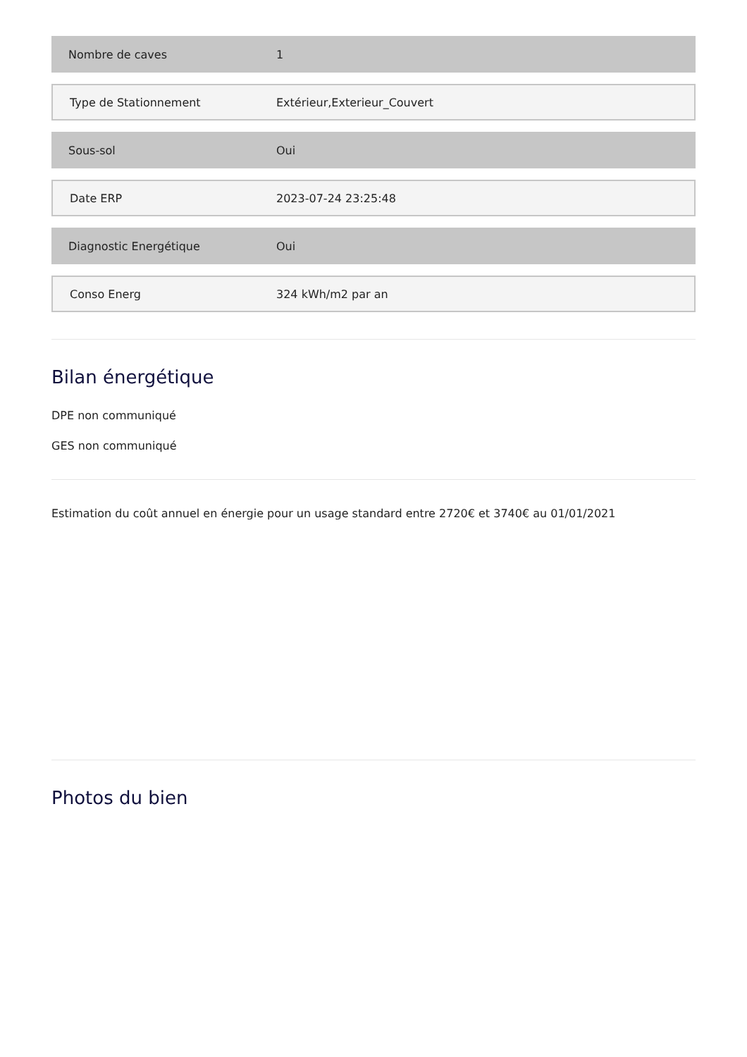| Nombre de caves | 1 |
| Type de Stationnement | Extérieur,Exterieur_Couvert |
| Sous-sol | Oui |
| Date ERP | 2023-07-24 23:25:48 |
| Diagnostic Energétique | Oui |
| Conso Energ | 324 kWh/m2 par an |
Bilan énergétique
DPE non communiqué
GES non communiqué
Estimation du coût annuel en énergie pour un usage standard entre 2720€ et 3740€ au 01/01/2021
Photos du bien